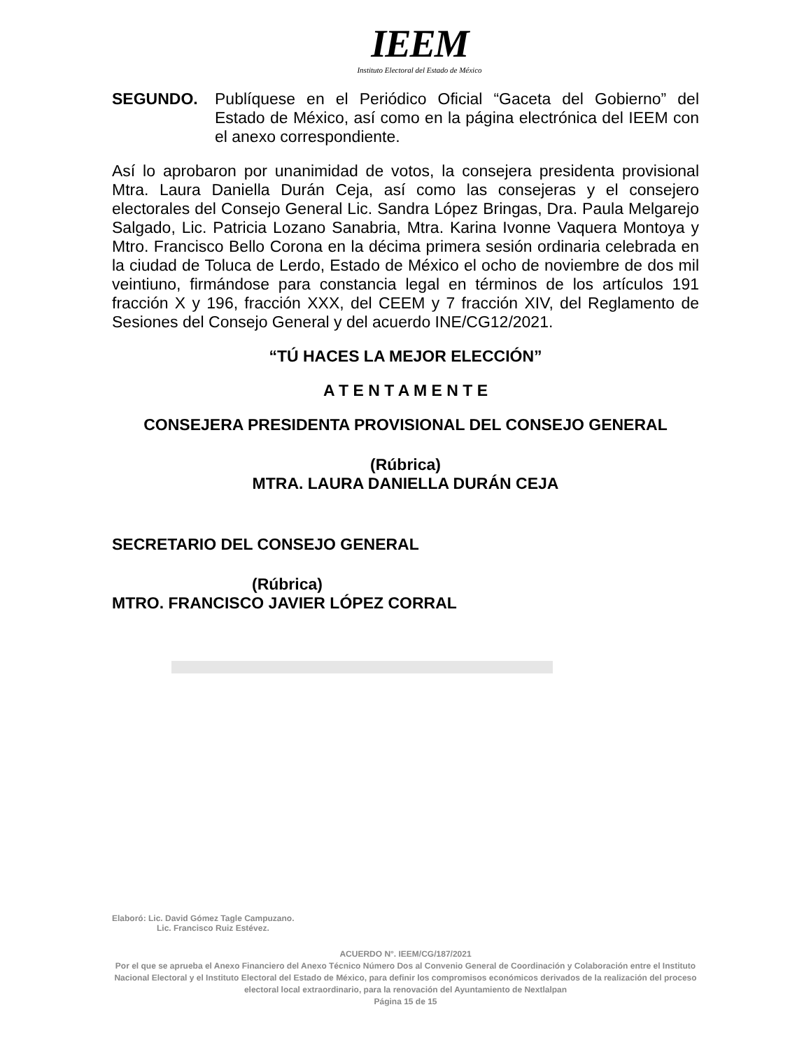IEEM
Instituto Electoral del Estado de México
SEGUNDO.
Publíquese en el Periódico Oficial “Gaceta del Gobierno” del Estado de México, así como en la página electrónica del IEEM con el anexo correspondiente.
Así lo aprobaron por unanimidad de votos, la consejera presidenta provisional Mtra. Laura Daniella Durán Ceja, así como las consejeras y el consejero electorales del Consejo General Lic. Sandra López Bringas, Dra. Paula Melgarejo Salgado, Lic. Patricia Lozano Sanabria, Mtra. Karina Ivonne Vaquera Montoya y Mtro. Francisco Bello Corona en la décima primera sesión ordinaria celebrada en la ciudad de Toluca de Lerdo, Estado de México el ocho de noviembre de dos mil veintiuno, firmándose para constancia legal en términos de los artículos 191 fracción X y 196, fracción XXX, del CEEM y 7 fracción XIV, del Reglamento de Sesiones del Consejo General y del acuerdo INE/CG12/2021.
“TÚ HACES LA MEJOR ELECCIÓN”
A T E N T A M E N T E
CONSEJERA PRESIDENTA PROVISIONAL DEL CONSEJO GENERAL
(Rúbrica)
MTRA. LAURA DANIELLA DURÁN CEJA
SECRETARIO DEL CONSEJO GENERAL
(Rúbrica)
MTRO. FRANCISCO JAVIER LÓPEZ CORRAL
Elaboró: Lic. David Gómez Tagle Campuzano.
Lic. Francisco Ruiz Estévez.
ACUERDO N°. IEEM/CG/187/2021
Por el que se aprueba el Anexo Financiero del Anexo Técnico Número Dos al Convenio General de Coordinación y Colaboración entre el Instituto Nacional Electoral y el Instituto Electoral del Estado de México, para definir los compromisos económicos derivados de la realización del proceso electoral local extraordinario, para la renovación del Ayuntamiento de Nextlalpan
Página 15 de 15